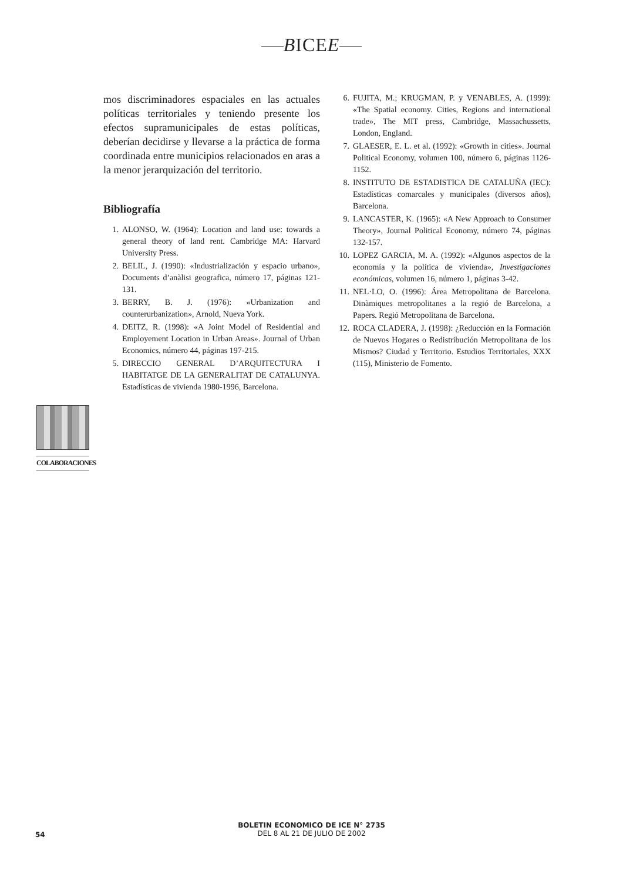BICEE
mos discriminadores espaciales en las actuales políticas territoriales y teniendo presente los efectos supramunicipales de estas políticas, deberían decidirse y llevarse a la práctica de forma coordinada entre municipios relacionados en aras a la menor jerarquización del territorio.
Bibliografía
1. ALONSO, W. (1964): Location and land use: towards a general theory of land rent. Cambridge MA: Harvard University Press.
2. BELIL, J. (1990): «Industrialización y espacio urbano», Documents d’anàlisi geografica, número 17, páginas 121-131.
3. BERRY, B. J. (1976): «Urbanization and counterurbanization», Arnold, Nueva York.
4. DEITZ, R. (1998): «A Joint Model of Residential and Employement Location in Urban Areas». Journal of Urban Economics, número 44, páginas 197-215.
5. DIRECCIO GENERAL D’ARQUITECTURA I HABITATGE DE LA GENERALITAT DE CATALUNYA. Estadísticas de vivienda 1980-1996, Barcelona.
6. FUJITA, M.; KRUGMAN, P. y VENABLES, A. (1999): «The Spatial economy. Cities, Regions and international trade», The MIT press, Cambridge, Massachussetts, London, England.
7. GLAESER, E. L. et al. (1992): «Growth in cities». Journal Political Economy, volumen 100, número 6, páginas 1126-1152.
8. INSTITUTO DE ESTADISTICA DE CATALUÑA (IEC): Estadísticas comarcales y municipales (diversos años), Barcelona.
9. LANCASTER, K. (1965): «A New Approach to Consumer Theory», Journal Political Economy, número 74, páginas 132-157.
10. LOPEZ GARCIA, M. A. (1992): «Algunos aspectos de la economía y la política de vivienda», Investigaciones económicas, volumen 16, número 1, páginas 3-42.
11. NEL·LO, O. (1996): Área Metropolitana de Barcelona. Dinàmiques metropolitanes a la regió de Barcelona, a Papers. Regió Metropolitana de Barcelona.
12. ROCA CLADERA, J. (1998): ¿Reducción en la Formación de Nuevos Hogares o Redistribución Metropolitana de los Mismos? Ciudad y Territorio. Estudios Territoriales, XXX (115), Ministerio de Fomento.
COLABORACIONES
BOLETIN ECONOMICO DE ICE N° 2735
54
DEL 8 AL 21 DE JULIO DE 2002